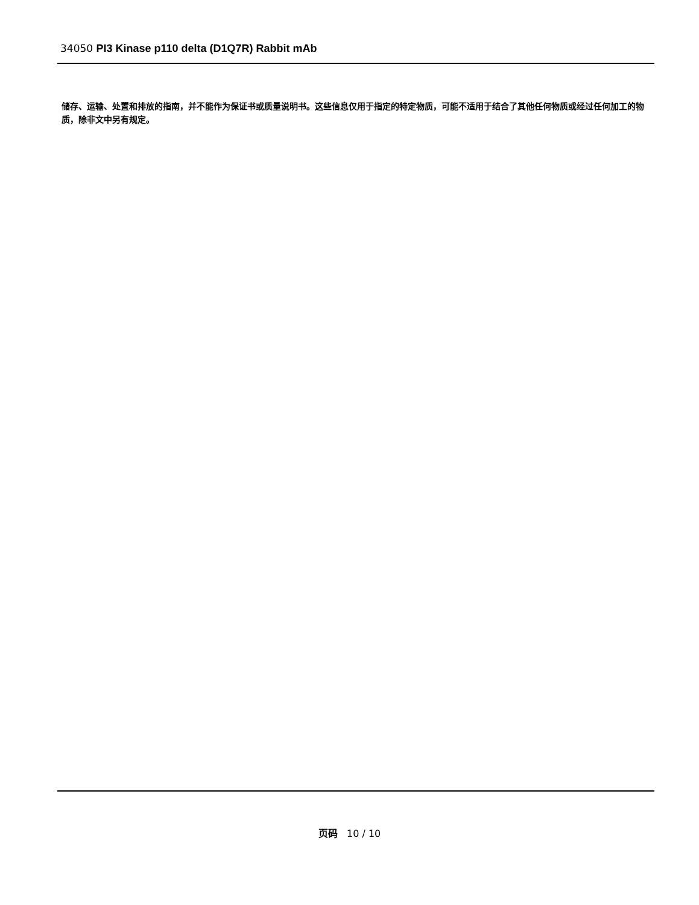34050 PI3 Kinase p110 delta (D1Q7R) Rabbit mAb
储存、运输、处置和排放的指南，并不能作为保证书或质量说明书。这些信息仅用于指定的特定物质，可能不适用于结合了其他任何物质或经过任何加工的物质，除非文中另有规定。
页码 10 / 10